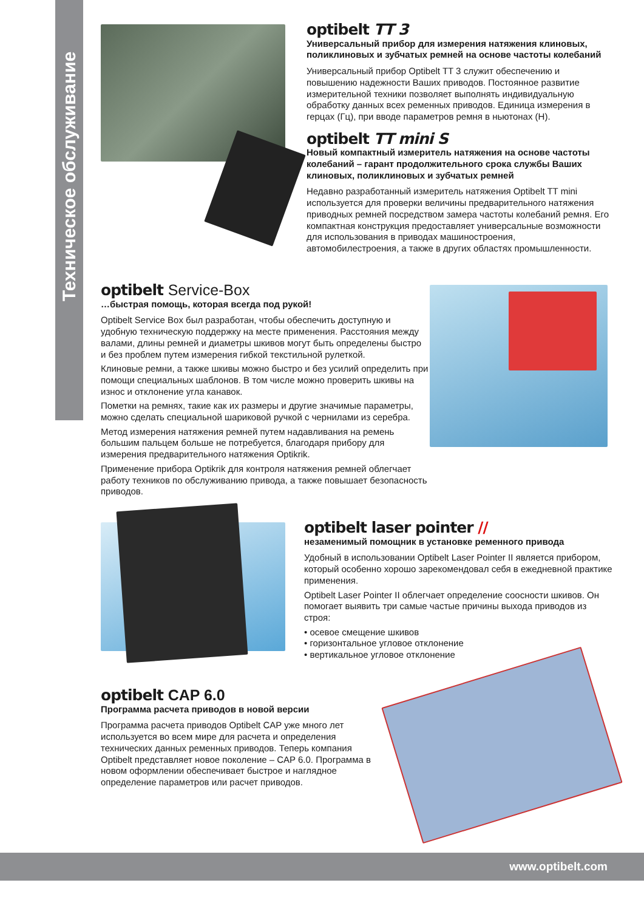Техническое обслуживание
optibelt TT 3
Универсальный прибор для измерения натяжения клиновых, поликлиновых и зубчатых ремней на основе частоты колебаний
Универсальный прибор Optibelt TT 3 служит обеспечению и повышению надежности Ваших приводов. Постоянное развитие измерительной техники позволяет выполнять индивидуальную обработку данных всех ременных приводов. Единица измерения в герцах (Гц), при вводе параметров ремня в ньютонах (Н).
optibelt TT mini S
Новый компактный измеритель натяжения на основе частоты колебаний – гарант продолжительного срока службы Ваших клиновых, поликлиновых и зубчатых ремней
Недавно разработанный измеритель натяжения Optibelt TT mini используется для проверки величины предварительного натяжения приводных ремней посредством замера частоты колебаний ремня. Его компактная конструкция предоставляет универсальные возможности для использования в приводах машиностроения, автомобилестроения, а также в других областях промышленности.
optibelt Service-Box
…быстрая помощь, которая всегда под рукой!
Optibelt Service Box был разработан, чтобы обеспечить доступную и удобную техническую поддержку на месте применения. Расстояния между валами, длины ремней и диаметры шкивов могут быть определены быстро и без проблем путем измерения гибкой текстильной рулеткой.
Клиновые ремни, а также шкивы можно быстро и без усилий определить при помощи специальных шаблонов. В том числе можно проверить шкивы на износ и отклонение угла канавок.
Пометки на ремнях, такие как их размеры и другие значимые параметры, можно сделать специальной шариковой ручкой с чернилами из серебра.
Метод измерения натяжения ремней путем надавливания на ремень большим пальцем больше не потребуется, благодаря прибору для измерения предварительного натяжения Optikrik.
Применение прибора Optikrik для контроля натяжения ремней облегчает работу техников по обслуживанию привода, а также повышает безопасность приводов.
optibelt laser pointer //
незаменимый помощник в установке ременного привода
Удобный в использовании Optibelt Laser Pointer II является прибором, который особенно хорошо зарекомендовал себя в ежедневной практике применения.
Optibelt Laser Pointer II облегчает определение соосности шкивов. Он помогает выявить три самые частые причины выхода приводов из строя:
• осевое смещение шкивов
• горизонтальное угловое отклонение
• вертикальное угловое отклонение
optibelt CAP 6.0
Программа расчета приводов в новой версии
Программа расчета приводов Optibelt CAP уже много лет используется во всем мире для расчета и определения технических данных ременных приводов. Теперь компания Optibelt представляет новое поколение – CAP 6.0. Программа в новом оформлении обеспечивает быстрое и наглядное определение параметров или расчет приводов.
www.optibelt.com